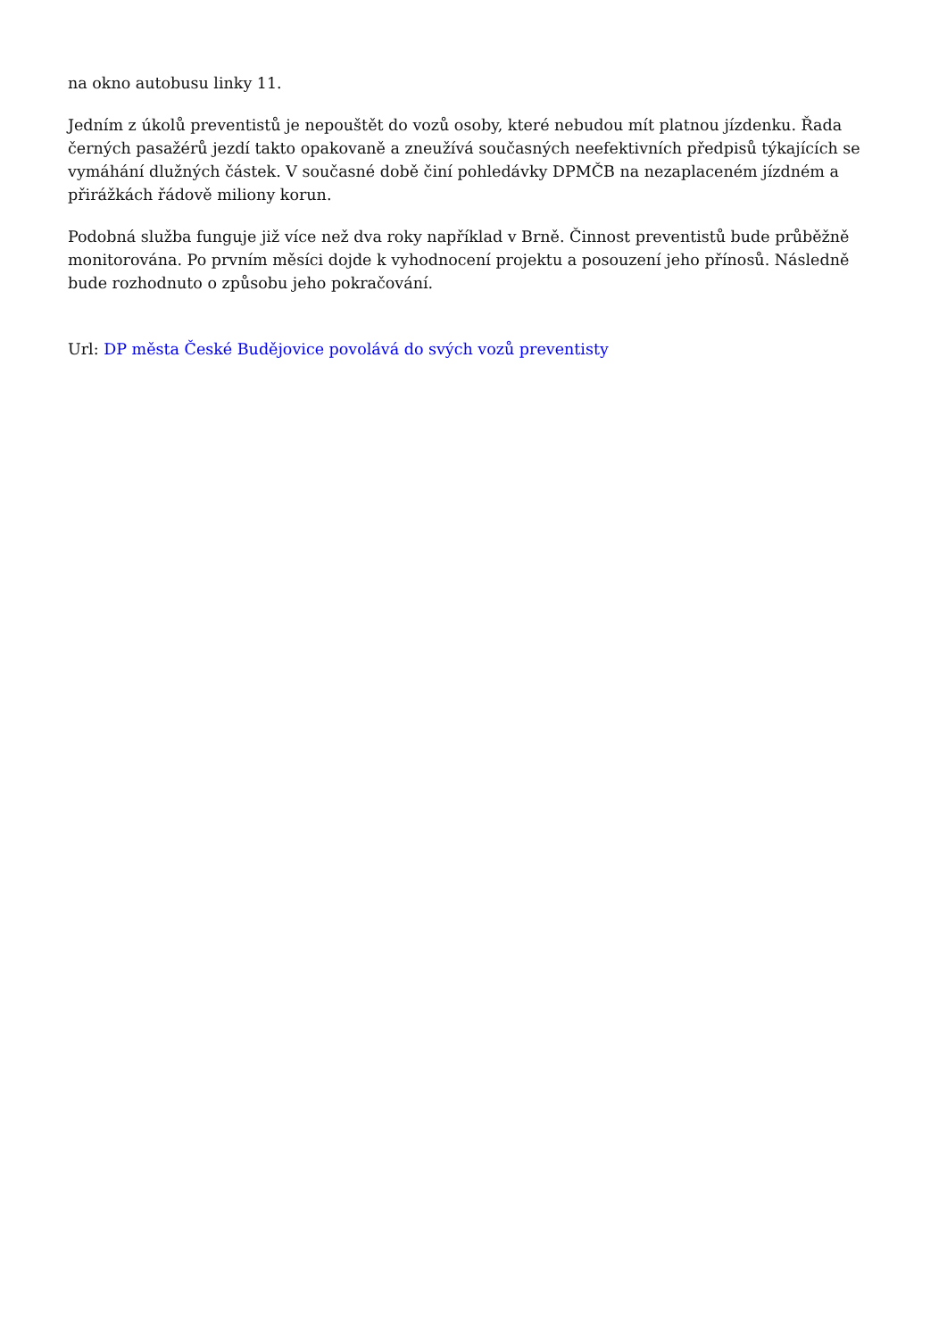na okno autobusu linky 11.
Jedním z úkolů preventistů je nepouštět do vozů osoby, které nebudou mít platnou jízdenku. Řada černých pasažérů jezdí takto opakovaně a zneužívá současných neefektivních předpisů týkajících se vymáhání dlužných částek. V současné době činí pohledávky DPMČB na nezaplaceném jízdném a přirážkách řádově miliony korun.
Podobná služba funguje již více než dva roky například v Brně. Činnost preventistů bude průběžně monitorována. Po prvním měsíci dojde k vyhodnocení projektu a posouzení jeho přínosů. Následně bude rozhodnuto o způsobu jeho pokračování.
Url: DP města České Budějovice povolává do svých vozů preventisty